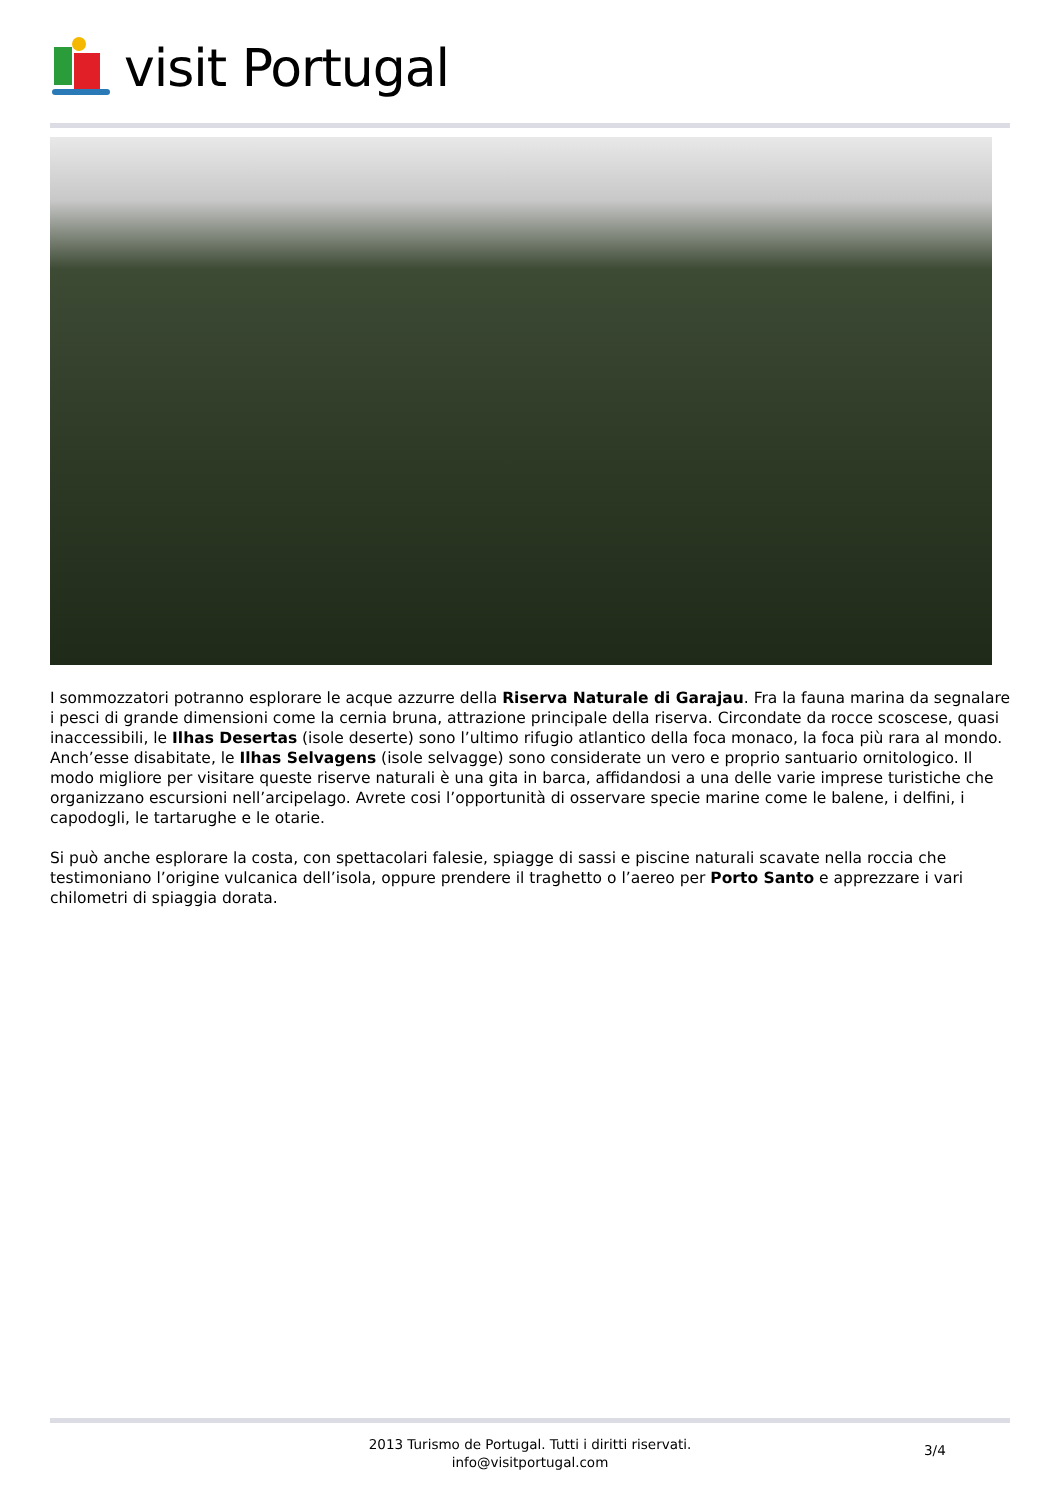visit Portugal
I sommozzatori potranno esplorare le acque azzurre della Riserva Naturale di Garajau. Fra la fauna marina da segnalare i pesci di grande dimensioni come la cernia bruna, attrazione principale della riserva. Circondate da rocce scoscese, quasi inaccessibili, le Ilhas Desertas (isole deserte) sono l’ultimo rifugio atlantico della foca monaco, la foca più rara al mondo. Anch’esse disabitate, le Ilhas Selvagens (isole selvagge) sono considerate un vero e proprio santuario ornitologico. Il modo migliore per visitare queste riserve naturali è una gita in barca, affidandosi a una delle varie imprese turistiche che organizzano escursioni nell’arcipelago. Avrete cosi l’opportunità di osservare specie marine come le balene, i delfini, i capodogli, le tartarughe e le otarie.
Si può anche esplorare la costa, con spettacolari falesie, spiagge di sassi e piscine naturali scavate nella roccia che testimoniano l’origine vulcanica dell’isola, oppure prendere il traghetto o l’aereo per Porto Santo e apprezzare i vari chilometri di spiaggia dorata.
2013 Turismo de Portugal. Tutti i diritti riservati.
info@visitportugal.com
3/4